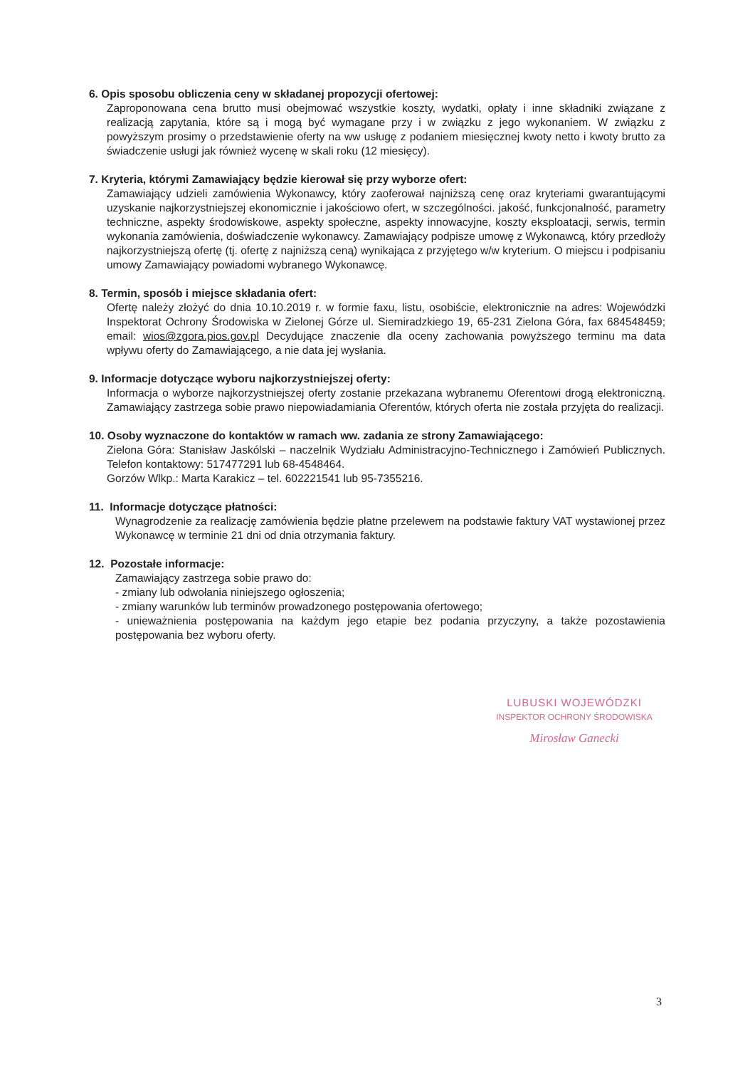6. Opis sposobu obliczenia ceny w składanej propozycji ofertowej:
Zaproponowana cena brutto musi obejmować wszystkie koszty, wydatki, opłaty i inne składniki związane z realizacją zapytania, które są i mogą być wymagane przy i w związku z jego wykonaniem. W związku z powyższym prosimy o przedstawienie oferty na ww usługę z podaniem miesięcznej kwoty netto i kwoty brutto za świadczenie usługi jak również wycenę w skali roku (12 miesięcy).
7. Kryteria, którymi Zamawiający będzie kierował się przy wyborze ofert:
Zamawiający udzieli zamówienia Wykonawcy, który zaoferował najniższą cenę oraz kryteriami gwarantującymi uzyskanie najkorzystniejszej ekonomicznie i jakościowo ofert, w szczególności. jakość, funkcjonalność, parametry techniczne, aspekty środowiskowe, aspekty społeczne, aspekty innowacyjne, koszty eksploatacji, serwis, termin wykonania zamówienia, doświadczenie wykonawcy. Zamawiający podpisze umowę z Wykonawcą, który przedłoży najkorzystniejszą ofertę (tj. ofertę z najniższą ceną) wynikająca z przyjętego w/w kryterium. O miejscu i podpisaniu umowy Zamawiający powiadomi wybranego Wykonawcę.
8. Termin, sposób i miejsce składania ofert:
Ofertę należy złożyć do dnia 10.10.2019 r. w formie faxu, listu, osobiście, elektronicznie na adres: Wojewódzki Inspektorat Ochrony Środowiska w Zielonej Górze ul. Siemiradzkiego 19, 65-231 Zielona Góra, fax 684548459; email: wios@zgora.pios.gov.pl Decydujące znaczenie dla oceny zachowania powyższego terminu ma data wpływu oferty do Zamawiającego, a nie data jej wysłania.
9. Informacje dotyczące wyboru najkorzystniejszej oferty:
Informacja o wyborze najkorzystniejszej oferty zostanie przekazana wybranemu Oferentowi drogą elektroniczną. Zamawiający zastrzega sobie prawo niepowiadamiania Oferentów, których oferta nie została przyjęta do realizacji.
10. Osoby wyznaczone do kontaktów w ramach ww. zadania ze strony Zamawiającego:
Zielona Góra: Stanisław Jaskólski – naczelnik Wydziału Administracyjno-Technicznego i Zamówień Publicznych. Telefon kontaktowy: 517477291 lub 68-4548464.
Gorzów Wlkp.: Marta Karakicz – tel. 602221541 lub 95-7355216.
11. Informacje dotyczące płatności:
Wynagrodzenie za realizację zamówienia będzie płatne przelewem na podstawie faktury VAT wystawionej przez Wykonawcę w terminie 21 dni od dnia otrzymania faktury.
12. Pozostałe informacje:
Zamawiający zastrzega sobie prawo do:
- zmiany lub odwołania niniejszego ogłoszenia;
- zmiany warunków lub terminów prowadzonego postępowania ofertowego;
- unieważnienia postępowania na każdym jego etapie bez podania przyczyny, a także pozostawienia postępowania bez wyboru oferty.
LUBUSKI WOJEWÓDZKI
INSPEKTOR OCHRONY ŚRODOWISKA
Mirosław Ganecki
3